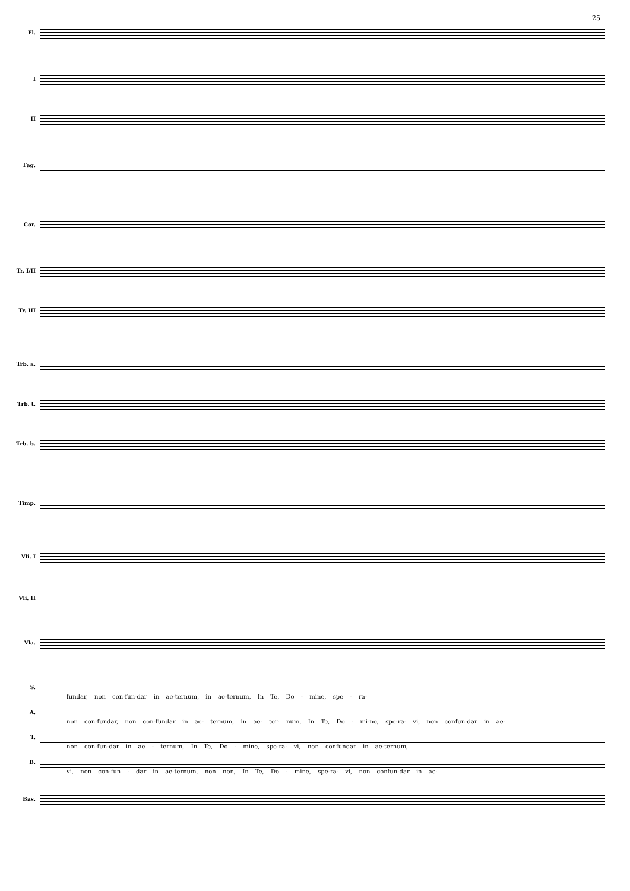25
Fl.
I
II
Fag.
Cor.
Tr. I/II
Tr. III
Trb. a.
Trb. t.
Trb. b.
Timp.
Vli. I
Vli. II
Vla.
S.
fundar, non con-fun-dar in ae-ternum, in ae-ternum, In Te, Do - mine, spe - ra-
A.
non con-fundar, non con-fundar in ae- ternum, in ae- ter- num, In Te, Do - mi-ne, spe-ra- vi, non confun-dar in ae-
T.
non con-fun-dar in ae - ternum, In Te, Do - mine, spe-ra- vi, non confundar in ae-ternum,
B.
vi, non con-fun - dar in ae-ternum, non non, In Te, Do - mine, spe-ra- vi, non confun-dar in ae-
Bas.